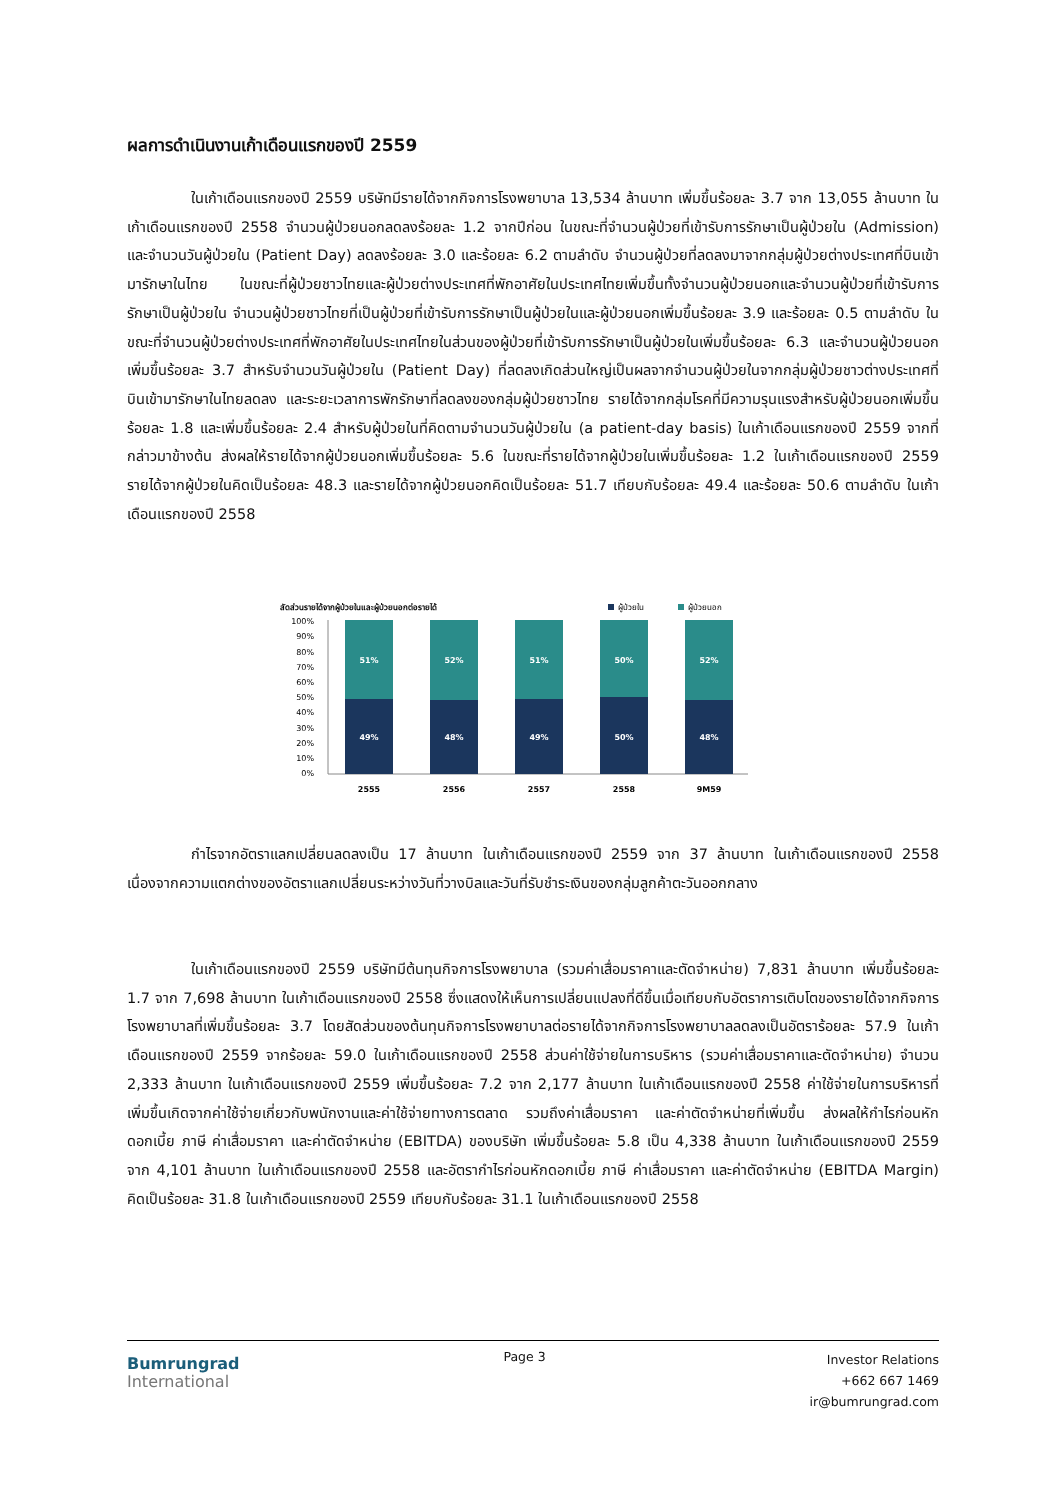ผลการดำเนินงานเก้าเดือนแรกของปี 2559
ในเก้าเดือนแรกของปี 2559 บริษัทมีรายได้จากกิจการโรงพยาบาล 13,534 ล้านบาท เพิ่มขึ้นร้อยละ 3.7 จาก 13,055 ล้านบาท ในเก้าเดือนแรกของปี 2558 จำนวนผู้ป่วยนอกลดลงร้อยละ 1.2 จากปีก่อน ในขณะที่จำนวนผู้ป่วยที่เข้ารับการรักษาเป็นผู้ป่วยใน (Admission) และจำนวนวันผู้ป่วยใน (Patient Day) ลดลงร้อยละ 3.0 และร้อยละ 6.2 ตามลำดับ จำนวนผู้ป่วยที่ลดลงมาจากกลุ่มผู้ป่วยต่างประเทศที่บินเข้ามารักษาในไทย ในขณะที่ผู้ป่วยชาวไทยและผู้ป่วยต่างประเทศที่พักอาศัยในประเทศไทยเพิ่มขึ้นทั้งจำนวนผู้ป่วยนอกและจำนวนผู้ป่วยที่เข้ารับการรักษาเป็นผู้ป่วยใน จำนวนผู้ป่วยชาวไทยที่เป็นผู้ป่วยที่เข้ารับการรักษาเป็นผู้ป่วยในและผู้ป่วยนอกเพิ่มขึ้นร้อยละ 3.9 และร้อยละ 0.5 ตามลำดับ ในขณะที่จำนวนผู้ป่วยต่างประเทศที่พักอาศัยในประเทศไทยในส่วนของผู้ป่วยที่เข้ารับการรักษาเป็นผู้ป่วยในเพิ่มขึ้นร้อยละ 6.3 และจำนวนผู้ป่วยนอกเพิ่มขึ้นร้อยละ 3.7 สำหรับจำนวนวันผู้ป่วยใน (Patient Day) ที่ลดลงเกิดส่วนใหญ่เป็นผลจากจำนวนผู้ป่วยในจากกลุ่มผู้ป่วยชาวต่างประเทศที่บินเข้ามารักษาในไทยลดลง และระยะเวลาการพักรักษาที่ลดลงของกลุ่มผู้ป่วยชาวไทย รายได้จากกลุ่มโรคที่มีความรุนแรงสำหรับผู้ป่วยนอกเพิ่มขึ้นร้อยละ 1.8 และเพิ่มขึ้นร้อยละ 2.4 สำหรับผู้ป่วยในที่คิดตามจำนวนวันผู้ป่วยใน (a patient-day basis) ในเก้าเดือนแรกของปี 2559 จากที่กล่าวมาข้างต้น ส่งผลให้รายได้จากผู้ป่วยนอกเพิ่มขึ้นร้อยละ 5.6 ในขณะที่รายได้จากผู้ป่วยในเพิ่มขึ้นร้อยละ 1.2 ในเก้าเดือนแรกของปี 2559 รายได้จากผู้ป่วยในคิดเป็นร้อยละ 48.3 และรายได้จากผู้ป่วยนอกคิดเป็นร้อยละ 51.7 เทียบกับร้อยละ 49.4 และร้อยละ 50.6 ตามลำดับ ในเก้าเดือนแรกของปี 2558
สัดส่วนรายได้จากผู้ป่วยในและผู้ป่วยนอกต่อรายได้
ผู้ป่วยใน
ผู้ป่วยนอก
100%
90%
80%
70%
60%
50%
40%
30%
20%
10%
0%
51%
49%
52%
48%
51%
49%
50%
50%
52%
48%
2555
2556
2557
2558
9M59
กำไรจากอัตราแลกเปลี่ยนลดลงเป็น 17 ล้านบาท ในเก้าเดือนแรกของปี 2559 จาก 37 ล้านบาท ในเก้าเดือนแรกของปี 2558 เนื่องจากความแตกต่างของอัตราแลกเปลี่ยนระหว่างวันที่วางบิลและวันที่รับชำระเงินของกลุ่มลูกค้าตะวันออกกลาง
ในเก้าเดือนแรกของปี 2559 บริษัทมีต้นทุนกิจการโรงพยาบาล (รวมค่าเสื่อมราคาและตัดจำหน่าย) 7,831 ล้านบาท เพิ่มขึ้นร้อยละ 1.7 จาก 7,698 ล้านบาท ในเก้าเดือนแรกของปี 2558 ซึ่งแสดงให้เห็นการเปลี่ยนแปลงที่ดีขึ้นเมื่อเทียบกับอัตราการเติบโตของรายได้จากกิจการโรงพยาบาลที่เพิ่มขึ้นร้อยละ 3.7 โดยสัดส่วนของต้นทุนกิจการโรงพยาบาลต่อรายได้จากกิจการโรงพยาบาลลดลงเป็นอัตราร้อยละ 57.9 ในเก้าเดือนแรกของปี 2559 จากร้อยละ 59.0 ในเก้าเดือนแรกของปี 2558 ส่วนค่าใช้จ่ายในการบริหาร (รวมค่าเสื่อมราคาและตัดจำหน่าย) จำนวน 2,333 ล้านบาท ในเก้าเดือนแรกของปี 2559 เพิ่มขึ้นร้อยละ 7.2 จาก 2,177 ล้านบาท ในเก้าเดือนแรกของปี 2558 ค่าใช้จ่ายในการบริหารที่เพิ่มขึ้นเกิดจากค่าใช้จ่ายเกี่ยวกับพนักงานและค่าใช้จ่ายทางการตลาด รวมถึงค่าเสื่อมราคา และค่าตัดจำหน่ายที่เพิ่มขึ้น ส่งผลให้กำไรก่อนหักดอกเบี้ย ภาษี ค่าเสื่อมราคา และค่าตัดจำหน่าย (EBITDA) ของบริษัท เพิ่มขึ้นร้อยละ 5.8 เป็น 4,338 ล้านบาท ในเก้าเดือนแรกของปี 2559 จาก 4,101 ล้านบาท ในเก้าเดือนแรกของปี 2558 และอัตรากำไรก่อนหักดอกเบี้ย ภาษี ค่าเสื่อมราคา และค่าตัดจำหน่าย (EBITDA Margin) คิดเป็นร้อยละ 31.8 ในเก้าเดือนแรกของปี 2559 เทียบกับร้อยละ 31.1 ในเก้าเดือนแรกของปี 2558
Bumrungrad
International
Page 3
Investor Relations
+662 667 1469
ir@bumrungrad.com